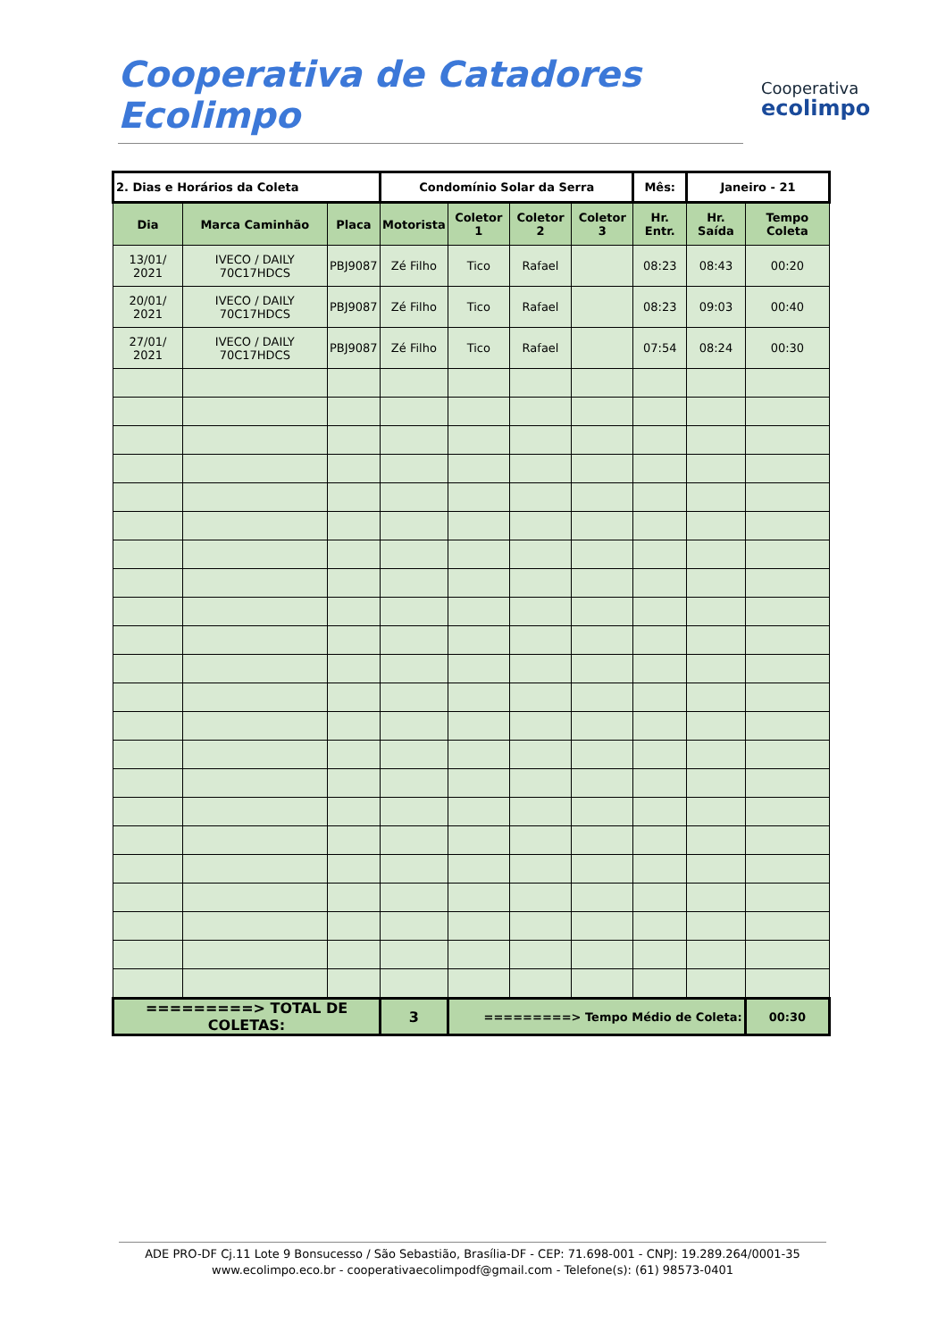Cooperativa de Catadores Ecolimpo
Cooperativa
ecolimpo
| 2. Dias e Horários da Coleta | | | Condomínio Solar da Serra | | | | Mês: | Janeiro - 21 | |
| Dia | Marca Caminhão | Placa | Motorista | Coletor 1 | Coletor 2 | Coletor 3 | Hr. Entr. | Hr. Saída | Tempo Coleta |
| 13/01/ 2021 | IVECO / DAILY 70C17HDCS | PBJ9087 | Zé Filho | Tico | Rafael | | 08:23 | 08:43 | 00:20 |
| 20/01/ 2021 | IVECO / DAILY 70C17HDCS | PBJ9087 | Zé Filho | Tico | Rafael | | 08:23 | 09:03 | 00:40 |
| 27/01/ 2021 | IVECO / DAILY 70C17HDCS | PBJ9087 | Zé Filho | Tico | Rafael | | 07:54 | 08:24 | 00:30 |
| =========> TOTAL DE COLETAS: | | | 3 | =========> Tempo Médio de Coleta: | | | | | 00:30 |
ADE PRO-DF Cj.11 Lote 9 Bonsucesso / São Sebastião, Brasília-DF - CEP: 71.698-001 - CNPJ: 19.289.264/0001-35
www.ecolimpo.eco.br - cooperativaecolimpodf@gmail.com - Telefone(s): (61) 98573-0401